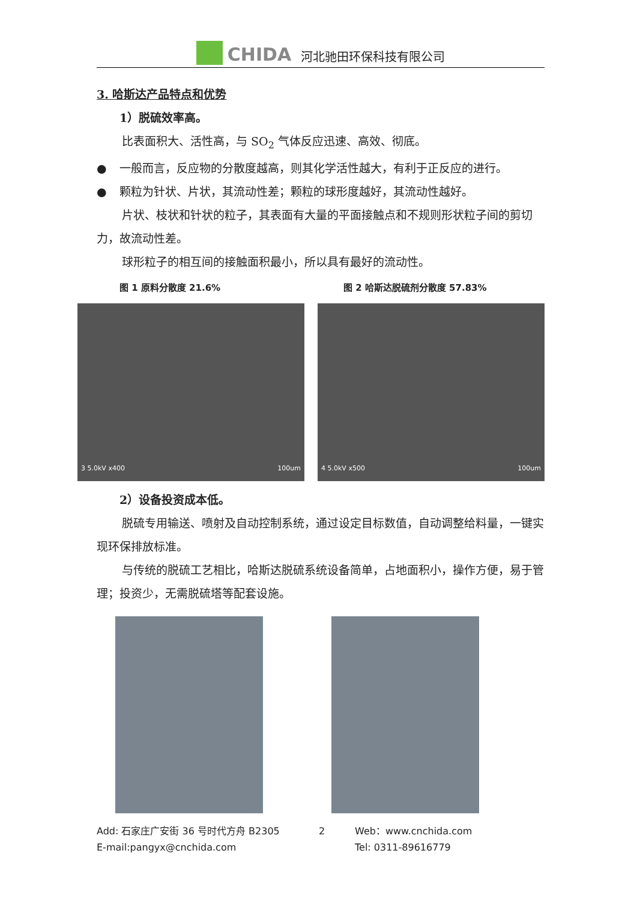CHIDA 河北驰田环保科技有限公司
3. 哈斯达产品特点和优势
1）脱硫效率高。
比表面积大、活性高，与 SO<sub>2</sub> 气体反应迅速、高效、彻底。
● 一般而言，反应物的分散度越高，则其化学活性越大，有利于正反应的进行。
● 颗粒为针状、片状，其流动性差；颗粒的球形度越好，其流动性越好。
片状、枝状和针状的粒子，其表面有大量的平面接触点和不规则形状粒子间的剪切力，故流动性差。
球形粒子的相互间的接触面积最小，所以具有最好的流动性。
图 1 原料分散度 21.6% 图 2 哈斯达脱硫剂分散度 57.83%
3 5.0kV x400 100um 4 5.0kV x500 100um
2）设备投资成本低。
脱硫专用输送、喷射及自动控制系统，通过设定目标数值，自动调整给料量，一键实现环保排放标准。
与传统的脱硫工艺相比，哈斯达脱硫系统设备简单，占地面积小，操作方便，易于管理；投资少，无需脱硫塔等配套设施。
Add: 石家庄广安街 36 号时代方舟 B2305 2 Web：www.cnchida.com E-mail:pangyx@cnchida.com Tel: 0311-89616779